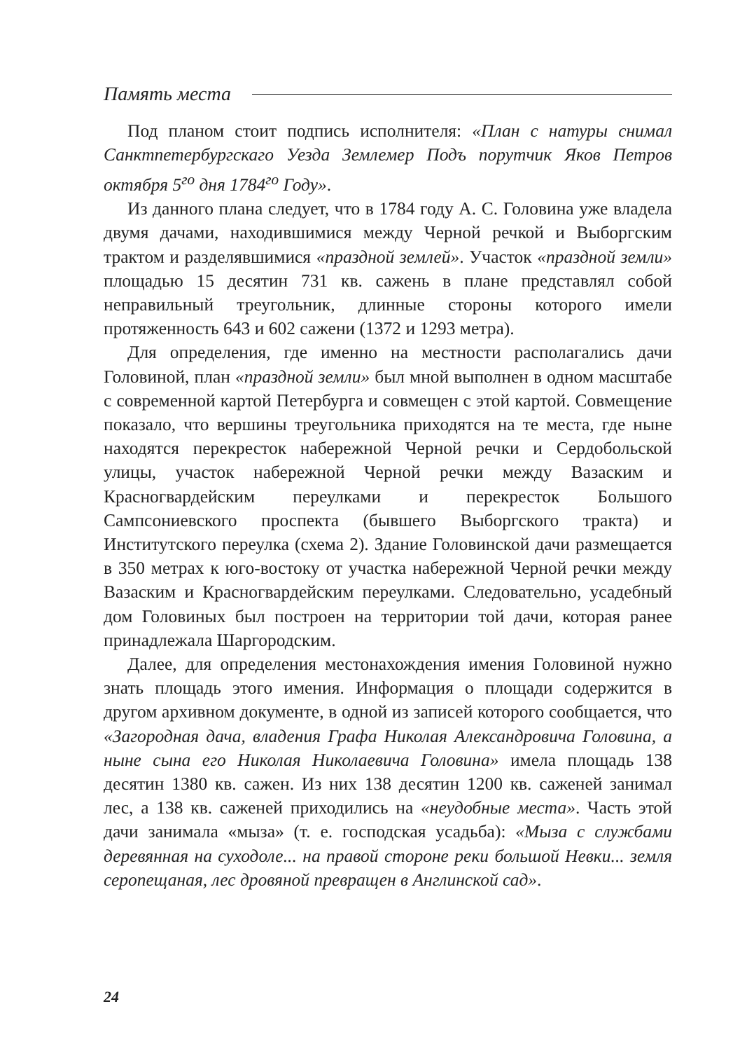Память места
Под планом стоит подпись исполнителя: «План с натуры снимал Санктпетербургскаго Уезда Землемер Подъ порутчик Яков Петров октября 5<sup>го</sup> дня 1784<sup>го</sup> Году».
Из данного плана следует, что в 1784 году А. С. Головина уже владела двумя дачами, находившимися между Черной речкой и Выборгским трактом и разделявшимися «праздной землей». Участок «праздной земли» площадью 15 десятин 731 кв. сажень в плане представлял собой неправильный треугольник, длинные стороны которого имели протяженность 643 и 602 сажени (1372 и 1293 метра).
Для определения, где именно на местности располагались дачи Головиной, план «праздной земли» был мной выполнен в одном масштабе с современной картой Петербурга и совмещен с этой картой. Совмещение показало, что вершины треугольника приходятся на те места, где ныне находятся перекресток набережной Черной речки и Сердобольской улицы, участок набережной Черной речки между Вазаским и Красногвардейским переулками и перекресток Большого Сампсониевского проспекта (бывшего Выборгского тракта) и Институтского переулка (схема 2). Здание Головинской дачи размещается в 350 метрах к юго-востоку от участка набережной Черной речки между Вазаским и Красногвардейским переулками. Следовательно, усадебный дом Головиных был построен на территории той дачи, которая ранее принадлежала Шаргородским.
Далее, для определения местонахождения имения Головиной нужно знать площадь этого имения. Информация о площади содержится в другом архивном документе, в одной из записей которого сообщается, что «Загородная дача, владения Графа Николая Александровича Головина, а ныне сына его Николая Николаевича Головина» имела площадь 138 десятин 1380 кв. сажен. Из них 138 десятин 1200 кв. саженей занимал лес, а 138 кв. саженей приходились на «неудобные места». Часть этой дачи занимала «мыза» (т. е. господская усадьба): «Мыза с службами деревянная на суходоле... на правой стороне реки большой Невки... земля серопещаная, лес дровяной превращен в Англинской сад».
24